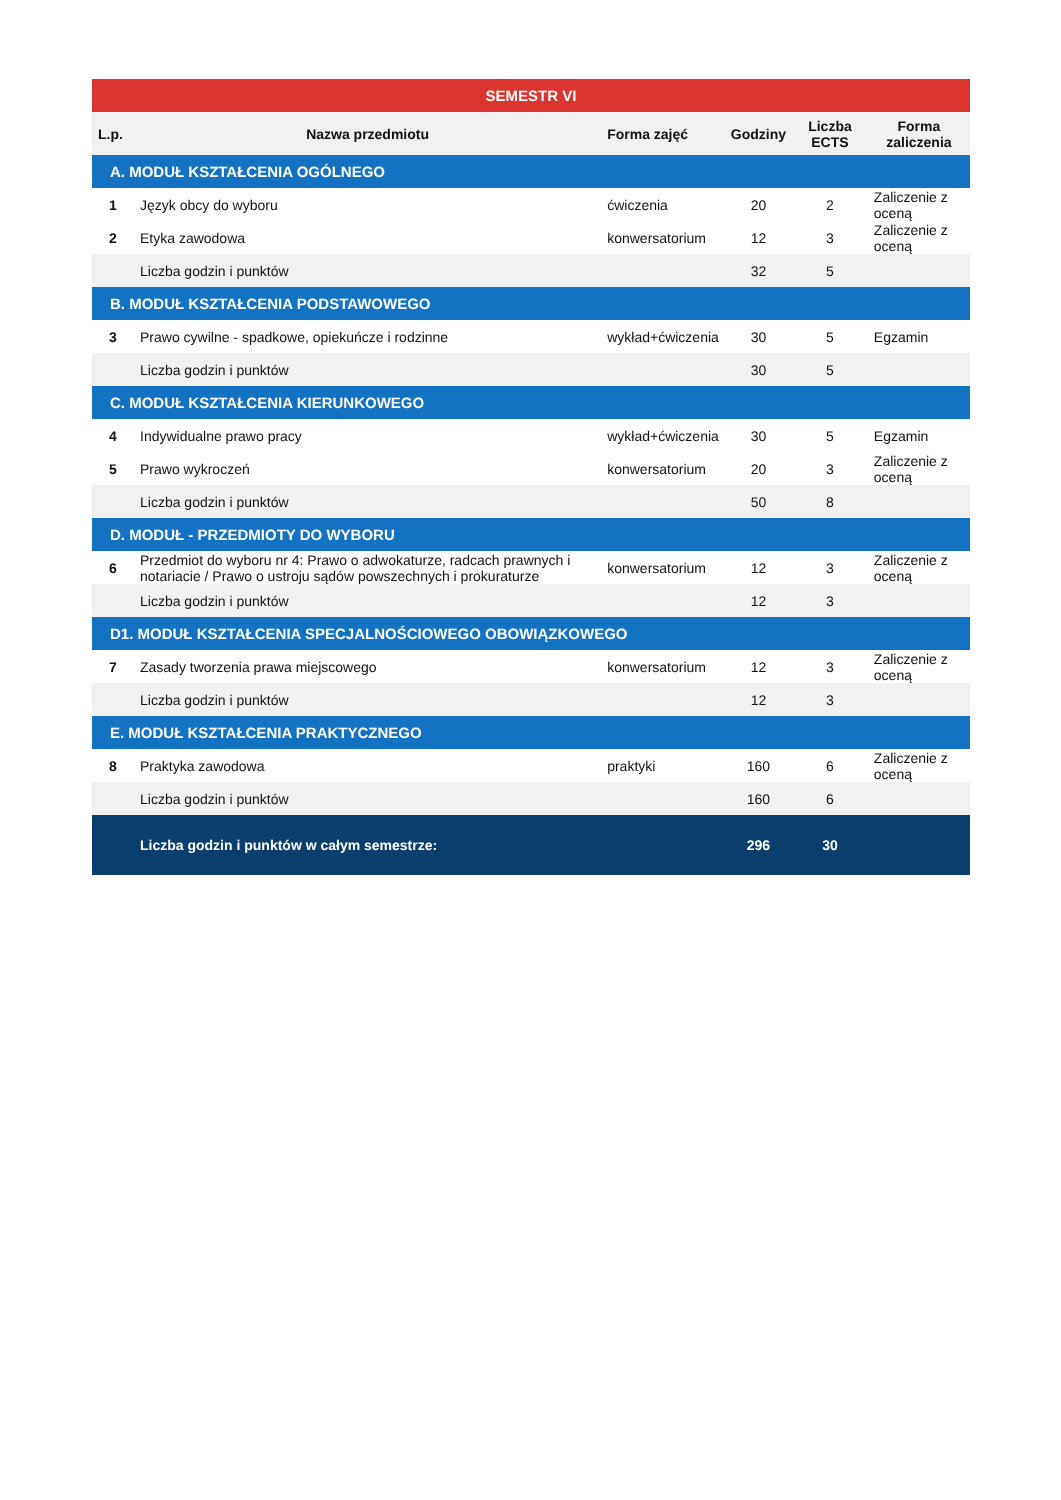| SEMESTR VI | | | | | |
| L.p. | Nazwa przedmiotu | Forma zajęć | Godziny | Liczba ECTS | Forma zaliczenia |
| A. MODUŁ KSZTAŁCENIA OGÓLNEGO | | | | | |
| 1 | Język obcy do wyboru | ćwiczenia | 20 | 2 | Zaliczenie z oceną |
| 2 | Etyka zawodowa | konwersatorium | 12 | 3 | Zaliczenie z oceną |
| | Liczba godzin i punktów | | 32 | 5 | |
| B. MODUŁ KSZTAŁCENIA PODSTAWOWEGO | | | | | |
| 3 | Prawo cywilne - spadkowe, opiekuńcze i rodzinne | wykład+ćwiczenia | 30 | 5 | Egzamin |
| | Liczba godzin i punktów | | 30 | 5 | |
| C. MODUŁ KSZTAŁCENIA KIERUNKOWEGO | | | | | |
| 4 | Indywidualne prawo pracy | wykład+ćwiczenia | 30 | 5 | Egzamin |
| 5 | Prawo wykroczeń | konwersatorium | 20 | 3 | Zaliczenie z oceną |
| | Liczba godzin i punktów | | 50 | 8 | |
| D. MODUŁ - PRZEDMIOTY DO WYBORU | | | | | |
| 6 | Przedmiot do wyboru nr 4: Prawo o adwokaturze, radcach prawnych i notariacie / Prawo o ustroju sądów powszechnych i prokuraturze | konwersatorium | 12 | 3 | Zaliczenie z oceną |
| | Liczba godzin i punktów | | 12 | 3 | |
| D1. MODUŁ KSZTAŁCENIA SPECJALNOŚCIOWEGO OBOWIĄZKOWEGO | | | | | |
| 7 | Zasady tworzenia prawa miejscowego | konwersatorium | 12 | 3 | Zaliczenie z oceną |
| | Liczba godzin i punktów | | 12 | 3 | |
| E. MODUŁ KSZTAŁCENIA PRAKTYCZNEGO | | | | | |
| 8 | Praktyka zawodowa | praktyki | 160 | 6 | Zaliczenie z oceną |
| | Liczba godzin i punktów | | 160 | 6 | |
| | Liczba godzin i punktów w całym semestrze: | | 296 | 30 | |